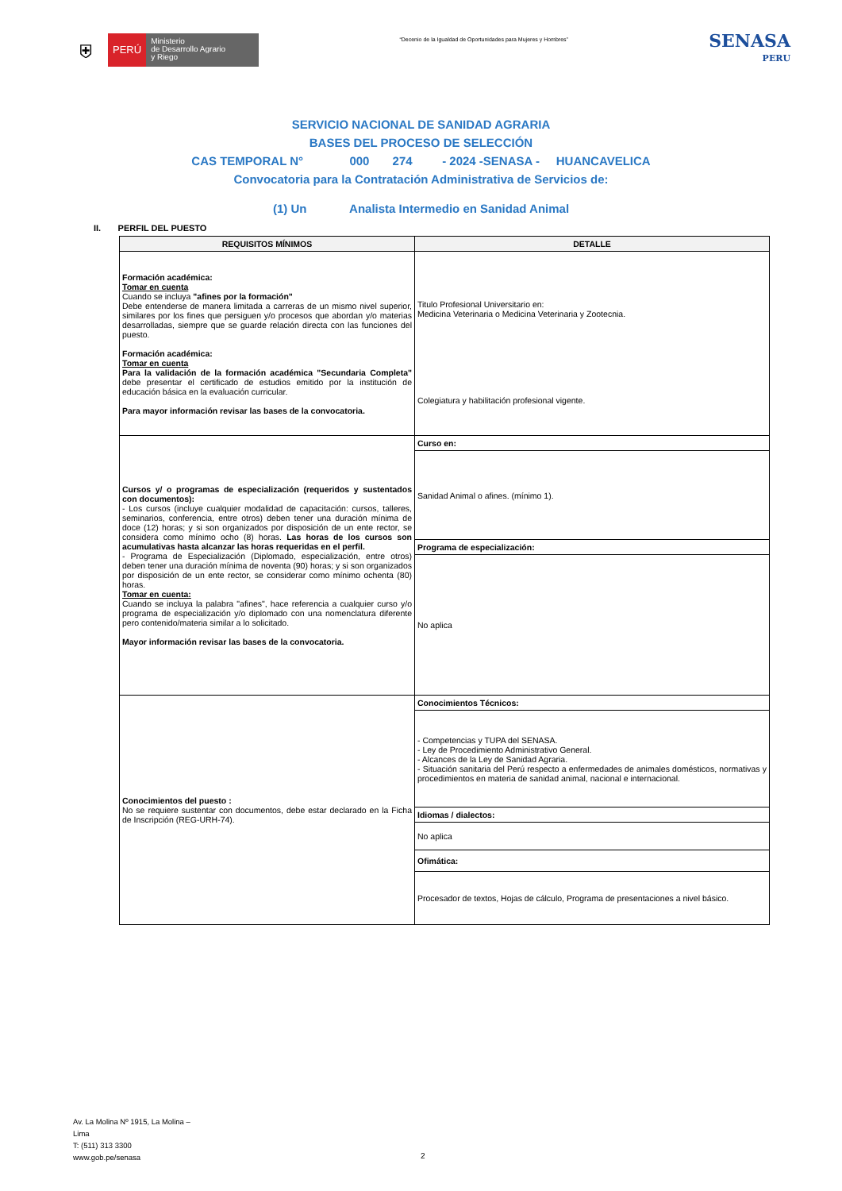⛨ PERÚ Ministerio
de Desarrollo Agrario
y Riego
“Decenio de la Igualdad de Oportunidades para Mujeres y Hombres”
SENASA
PERU
SERVICIO NACIONAL DE SANIDAD AGRARIA
BASES DEL PROCESO DE SELECCIÓN
CAS TEMPORAL N° 000 274 - 2024 -SENASA - HUANCAVELICA
Convocatoria para la Contratación Administrativa de Servicios de:
(1) Un Analista Intermedio en Sanidad Animal
II. PERFIL DEL PUESTO
| REQUISITOS MÍNIMOS | DETALLE |
| --- | --- |
| Formación académica: Tomar en cuenta Cuando se incluya "afines por la formación" Debe entenderse de manera limitada a carreras de un mismo nivel superior, similares por los fines que persiguen y/o procesos que abordan y/o materias desarrolladas, siempre que se guarde relación directa con las funciones del puesto. Formación académica: Tomar en cuenta Para la validación de la formación académica "Secundaria Completa" debe presentar el certificado de estudios emitido por la institución de educación básica en la evaluación curricular. Para mayor información revisar las bases de la convocatoria. | Titulo Profesional Universitario en: Medicina Veterinaria o Medicina Veterinaria y Zootecnia. |
| | Colegiatura y habilitación profesional vigente. |
| Cursos y/ o programas de especialización (requeridos y sustentados con documentos): - Los cursos (incluye cualquier modalidad de capacitación: cursos, talleres, seminarios, conferencia, entre otros) deben tener una duración mínima de doce (12) horas; y si son organizados por disposición de un ente rector, se considera como mínimo ocho (8) horas. Las horas de los cursos son acumulativas hasta alcanzar las horas requeridas en el perfil. - Programa de Especialización (Diplomado, especialización, entre otros) deben tener una duración mínima de noventa (90) horas; y si son organizados por disposición de un ente rector, se considerar como mínimo ochenta (80) horas. Tomar en cuenta: Cuando se incluya la palabra "afines", hace referencia a cualquier curso y/o programa de especialización y/o diplomado con una nomenclatura diferente pero contenido/materia similar a lo solicitado. Mayor información revisar las bases de la convocatoria. | Curso en: |
| | Sanidad Animal o afines. (mínimo 1). |
| | Programa de especialización: |
| | No aplica |
| Conocimientos del puesto : No se requiere sustentar con documentos, debe estar declarado en la Ficha de Inscripción (REG-URH-74). | Conocimientos Técnicos: |
| | - Competencias y TUPA del SENASA. - Ley de Procedimiento Administrativo General. - Alcances de la Ley de Sanidad Agraria. - Situación sanitaria del Perú respecto a enfermedades de animales domésticos, normativas y procedimientos en materia de sanidad animal, nacional e internacional. |
| | Idiomas / dialectos: |
| | No aplica |
| | Ofimática: |
| | Procesador de textos, Hojas de cálculo, Programa de presentaciones a nivel básico. |
Av. La Molina Nº 1915, La Molina –
Lima
T: (511) 313 3300
www.gob.pe/senasa
2